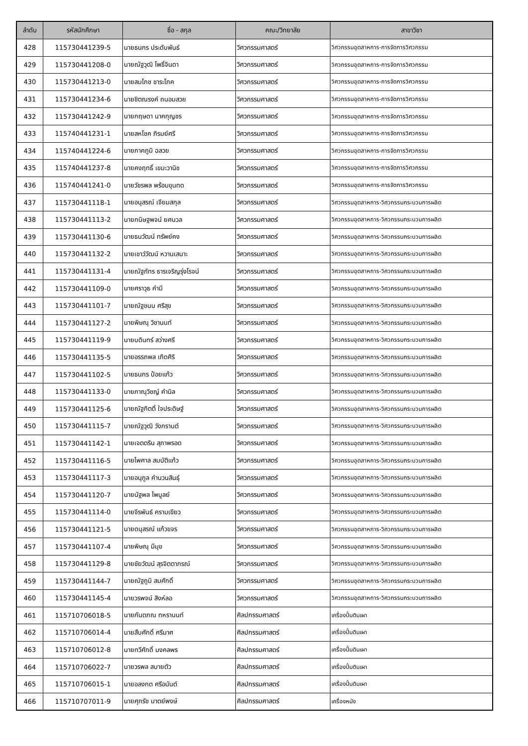| ลำดับ | รหัสนักศึกษา | ชื่อ - สกุล | คณะ/วิทยาลัย | สาขาวิชา |
| --- | --- | --- | --- | --- |
| 428 | 115730441239-5 | นายธนกร ประดับพันธ์ | วิศวกรรมศาสตร์ | วิศวกรรมอุตสาหการ-การจัดการวิศวกรรม |
| 429 | 115730441208-0 | นายณัฐวุฒิ โพธิ์จินดา | วิศวกรรมศาสตร์ | วิศวกรรมอุตสาหการ-การจัดการวิศวกรรม |
| 430 | 115730441213-0 | นายสมโภช ชาระโภค | วิศวกรรมศาสตร์ | วิศวกรรมอุตสาหการ-การจัดการวิศวกรรม |
| 431 | 115730441234-6 | นายชิตณรงค์ ถนอมสวย | วิศวกรรมศาสตร์ | วิศวกรรมอุตสาหการ-การจัดการวิศวกรรม |
| 432 | 115730441242-9 | นายกฤษดา นาคกุญชร | วิศวกรรมศาสตร์ | วิศวกรรมอุตสาหการ-การจัดการวิศวกรรม |
| 433 | 115740441231-1 | นายสหโชค ภิรมย์ศรี | วิศวกรรมศาสตร์ | วิศวกรรมอุตสาหการ-การจัดการวิศวกรรม |
| 434 | 115740441224-6 | นายภาคภูมิ ฉลวย | วิศวกรรมศาสตร์ | วิศวกรรมอุตสาหการ-การจัดการวิศวกรรม |
| 435 | 115740441237-8 | นายคงฤทธิ์ เขมะวานิช | วิศวกรรมศาสตร์ | วิศวกรรมอุตสาหการ-การจัดการวิศวกรรม |
| 436 | 115740441241-0 | นายวัชรพล พร้อมขุนทด | วิศวกรรมศาสตร์ | วิศวกรรมอุตสาหการ-การจัดการวิศวกรรม |
| 437 | 115730441118-1 | นายอนุสรณ์ เจียมสกุล | วิศวกรรมศาสตร์ | วิศวกรรมอุตสาหการ-วิศวกรรมกระบวนการผลิต |
| 438 | 115730441113-2 | นายกนิษฐพจน์ ยศนวล | วิศวกรรมศาสตร์ | วิศวกรรมอุตสาหการ-วิศวกรรมกระบวนการผลิต |
| 439 | 115730441130-6 | นายธนวัฒน์ ทรัพย์คง | วิศวกรรมศาสตร์ | วิศวกรรมอุตสาหการ-วิศวกรรมกระบวนการผลิต |
| 440 | 115730441132-2 | นายเชาว์วัฒน์ หวานเสนาะ | วิศวกรรมศาสตร์ | วิศวกรรมอุตสาหการ-วิศวกรรมกระบวนการผลิต |
| 441 | 115730441131-4 | นายณัฐภัทร ธารเจริญรุ่งโรจน์ | วิศวกรรมศาสตร์ | วิศวกรรมอุตสาหการ-วิศวกรรมกระบวนการผลิต |
| 442 | 115730441109-0 | นายศราวุธ คำมี | วิศวกรรมศาสตร์ | วิศวกรรมอุตสาหการ-วิศวกรรมกระบวนการผลิต |
| 443 | 115730441101-7 | นายณัฐชนน ศรีสุข | วิศวกรรมศาสตร์ | วิศวกรรมอุตสาหการ-วิศวกรรมกระบวนการผลิต |
| 444 | 115730441127-2 | นายพิษณุ วิชานนท์ | วิศวกรรมศาสตร์ | วิศวกรรมอุตสาหการ-วิศวกรรมกระบวนการผลิต |
| 445 | 115730441119-9 | นายบดินทร์ สว่างศรี | วิศวกรรมศาสตร์ | วิศวกรรมอุตสาหการ-วิศวกรรมกระบวนการผลิต |
| 446 | 115730441135-5 | นายอรรถพล เกิดศิริ | วิศวกรรมศาสตร์ | วิศวกรรมอุตสาหการ-วิศวกรรมกระบวนการผลิต |
| 447 | 115730441102-5 | นายธนกร ป้อยแก้ว | วิศวกรรมศาสตร์ | วิศวกรรมอุตสาหการ-วิศวกรรมกระบวนการผลิต |
| 448 | 115730441133-0 | นายภาณุวิชญ์ คำนิล | วิศวกรรมศาสตร์ | วิศวกรรมอุตสาหการ-วิศวกรรมกระบวนการผลิต |
| 449 | 115730441125-6 | นายณัฐกิตติ์ ใจประดิษฐ์ | วิศวกรรมศาสตร์ | วิศวกรรมอุตสาหการ-วิศวกรรมกระบวนการผลิต |
| 450 | 115730441115-7 | นายณัฐวุฒิ วังกรานต์ | วิศวกรรมศาสตร์ | วิศวกรรมอุตสาหการ-วิศวกรรมกระบวนการผลิต |
| 451 | 115730441142-1 | นายเจตตริน สุภาพรอด | วิศวกรรมศาสตร์ | วิศวกรรมอุตสาหการ-วิศวกรรมกระบวนการผลิต |
| 452 | 115730441116-5 | นายไพศาล สมบัติแก้ว | วิศวกรรมศาสตร์ | วิศวกรรมอุตสาหการ-วิศวกรรมกระบวนการผลิต |
| 453 | 115730441117-3 | นายอนุกูล คำนวนสินธุ์ | วิศวกรรมศาสตร์ | วิศวกรรมอุตสาหการ-วิศวกรรมกระบวนการผลิต |
| 454 | 115730441120-7 | นายนัฐพล ไพบูลย์ | วิศวกรรมศาสตร์ | วิศวกรรมอุตสาหการ-วิศวกรรมกระบวนการผลิต |
| 455 | 115730441114-0 | นายจีรพันธ์ ครามเขียว | วิศวกรรมศาสตร์ | วิศวกรรมอุตสาหการ-วิศวกรรมกระบวนการผลิต |
| 456 | 115730441121-5 | นายดนุสรณ์ แก้วขจร | วิศวกรรมศาสตร์ | วิศวกรรมอุตสาหการ-วิศวกรรมกระบวนการผลิต |
| 457 | 115730441107-4 | นายพิษณุ มีมุข | วิศวกรรมศาสตร์ | วิศวกรรมอุตสาหการ-วิศวกรรมกระบวนการผลิต |
| 458 | 115730441129-8 | นายชัยวัฒน์ สุรจิตตาภรณ์ | วิศวกรรมศาสตร์ | วิศวกรรมอุตสาหการ-วิศวกรรมกระบวนการผลิต |
| 459 | 115730441144-7 | นายณัฐภูมิ สมศักดิ์ | วิศวกรรมศาสตร์ | วิศวกรรมอุตสาหการ-วิศวกรรมกระบวนการผลิต |
| 460 | 115730441145-4 | นายวรพจน์ สิงห์ลอ | วิศวกรรมศาสตร์ | วิศวกรรมอุตสาหการ-วิศวกรรมกระบวนการผลิต |
| 461 | 115710706018-5 | นายกันตภณ ทหรานนท์ | ศิลปกรรมศาสตร์ | เครื่องปั้นดินเผา |
| 462 | 115710706014-4 | นายสืบศักดิ์ ศรีมาศ | ศิลปกรรมศาสตร์ | เครื่องปั้นดินเผา |
| 463 | 115710706012-8 | นายทวีศักดิ์ มงคลพร | ศิลปกรรมศาสตร์ | เครื่องปั้นดินเผา |
| 464 | 115710706022-7 | นายวรพล สบายตัว | ศิลปกรรมศาสตร์ | เครื่องปั้นดินเผา |
| 465 | 115710706015-1 | นายอลงกต ศรีอนันต์ | ศิลปกรรมศาสตร์ | เครื่องปั้นดินเผา |
| 466 | 115710707011-9 | นายศุภรัช มาตย์พงษ์ | ศิลปกรรมศาสตร์ | เครื่องหนัง |